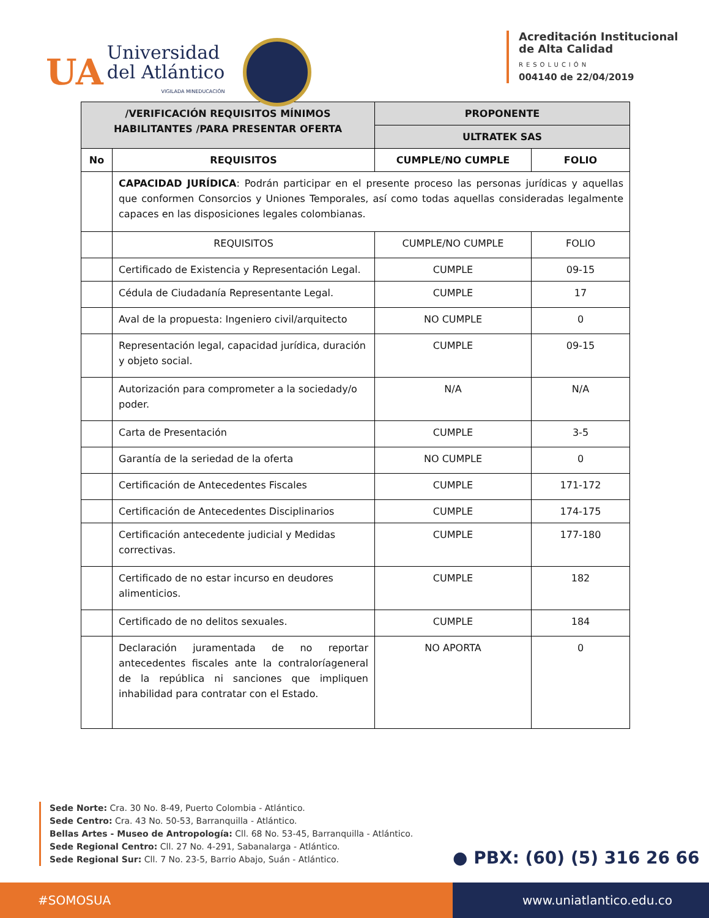UA
Universidad
del Atlántico
VIGILADA MINEDUCACIÓN
Acreditación Institucional
de Alta Calidad
RESOLUCIÓN
004140 de 22/04/2019
| /VERIFICACIÓN REQUISITOS MÍNIMOS HABILITANTES /PARA PRESENTAR OFERTA | | PROPONENTE | |
| --- | --- | --- | --- |
| | | ULTRATEK SAS | |
| No | REQUISITOS | CUMPLE/NO CUMPLE | FOLIO |
| | CAPACIDAD JURÍDICA : Podrán participar en el presente proceso las personas jurídicas y aquellas que conformen Consorcios y Uniones Temporales, así como todas aquellas consideradas legalmente capaces en las disposiciones legales colombianas. | | |
| | REQUISITOS | CUMPLE/NO CUMPLE | FOLIO |
| | Certificado de Existencia y Representación Legal. | CUMPLE | 09-15 |
| | Cédula de Ciudadanía Representante Legal. | CUMPLE | 17 |
| | Aval de la propuesta: Ingeniero civil/arquitecto | NO CUMPLE | 0 |
| | Representación legal, capacidad jurídica, duración y objeto social. | CUMPLE | 09-15 |
| | Autorización para comprometer a la sociedady/o poder. | N/A | N/A |
| | Carta de Presentación | CUMPLE | 3-5 |
| | Garantía de la seriedad de la oferta | NO CUMPLE | 0 |
| | Certificación de Antecedentes Fiscales | CUMPLE | 171-172 |
| | Certificación de Antecedentes Disciplinarios | CUMPLE | 174-175 |
| | Certificación antecedente judicial y Medidas correctivas. | CUMPLE | 177-180 |
| | Certificado de no estar incurso en deudores alimenticios. | CUMPLE | 182 |
| | Certificado de no delitos sexuales. | CUMPLE | 184 |
| | Declaración juramentada de no reportar antecedentes fiscales ante la contraloríageneral de la república ni sanciones que impliquen inhabilidad para contratar con el Estado. | NO APORTA | 0 |
Sede Norte: Cra. 30 No. 8-49, Puerto Colombia - Atlántico.
Sede Centro: Cra. 43 No. 50-53, Barranquilla - Atlántico.
Bellas Artes - Museo de Antropología: Cll. 68 No. 53-45, Barranquilla - Atlántico.
Sede Regional Centro: Cll. 27 No. 4-291, Sabanalarga - Atlántico.
Sede Regional Sur: Cll. 7 No. 23-5, Barrio Abajo, Suán - Atlántico.
● PBX: (60) (5) 316 26 66
#SOMOSUA www.uniatlantico.edu.co